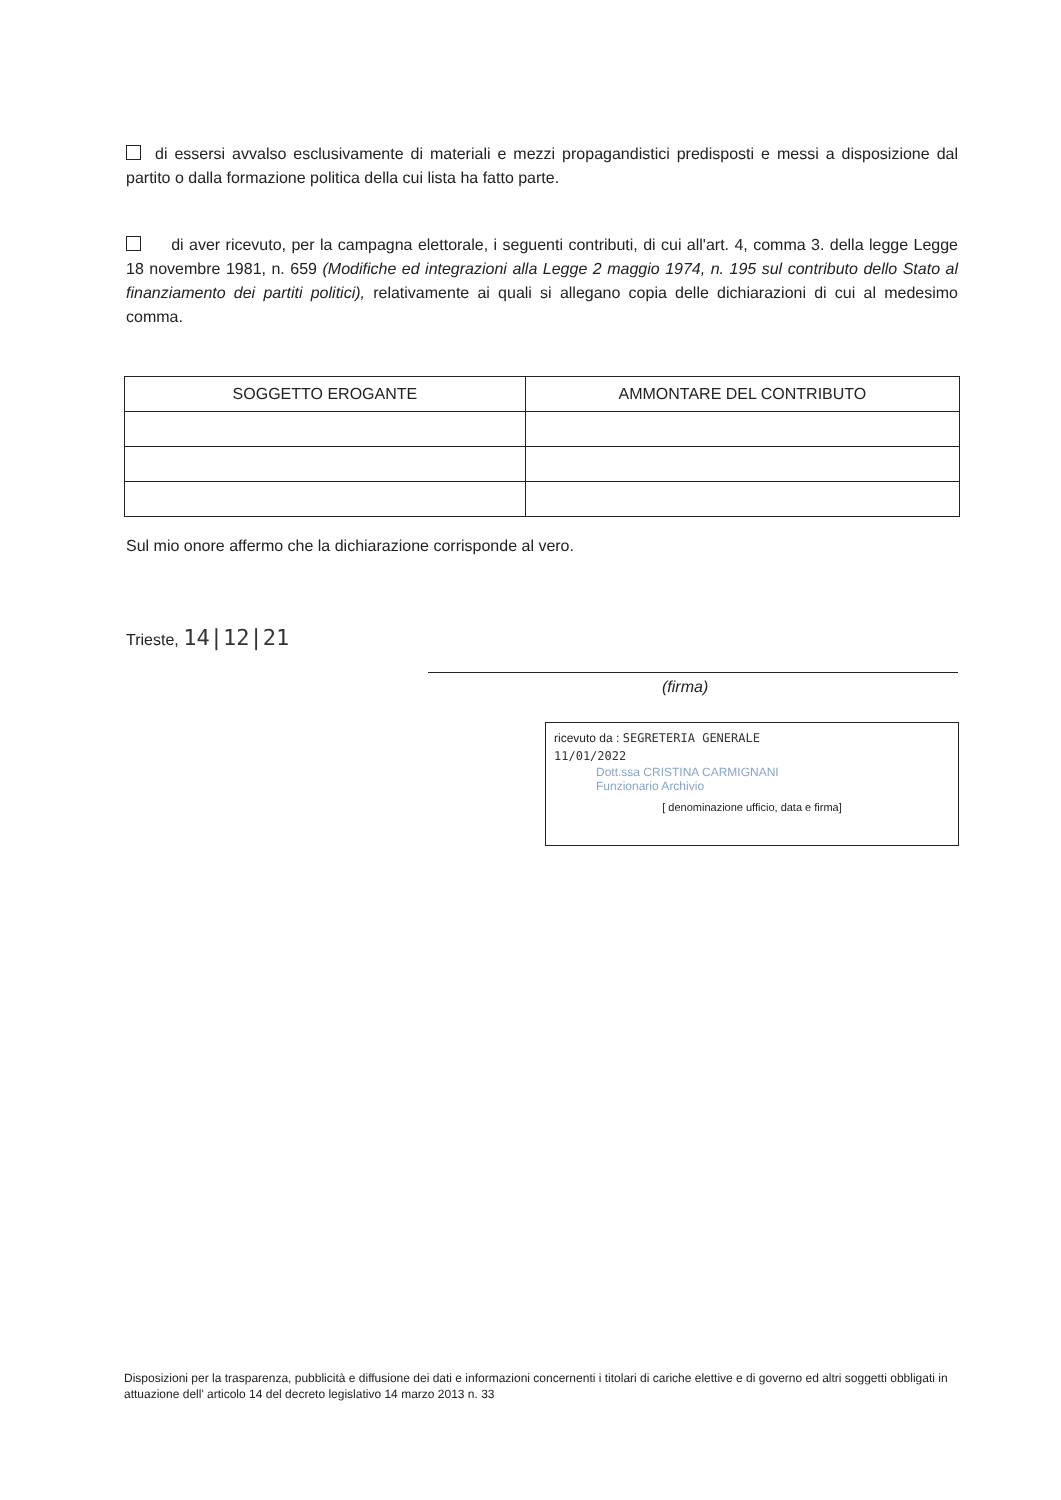di essersi avvalso esclusivamente di materiali e mezzi propagandistici predisposti e messi a disposizione dal partito o dalla formazione politica della cui lista ha fatto parte.
di aver ricevuto, per la campagna elettorale, i seguenti contributi, di cui all'art. 4, comma 3. della legge Legge 18 novembre 1981, n. 659 (Modifiche ed integrazioni alla Legge 2 maggio 1974, n. 195 sul contributo dello Stato al finanziamento dei partiti politici), relativamente ai quali si allegano copia delle dichiarazioni di cui al medesimo comma.
| SOGGETTO EROGANTE | AMMONTARE DEL CONTRIBUTO |
| --- | --- |
Sul mio onore affermo che la dichiarazione corrisponde al vero.
Trieste, 14|12|21
(firma)
ricevuto da : SEGRETERIA GENERALE
11/01/2022
Dott.ssa CRISTINA CARMIGNANI
Funzionario Archivio
[ denominazione ufficio, data e firma]
Disposizioni per la trasparenza, pubblicità e diffusione dei dati e informazioni concernenti i titolari di cariche elettive e di governo ed altri soggetti obbligati in attuazione dell' articolo 14 del decreto legislativo 14 marzo 2013 n. 33